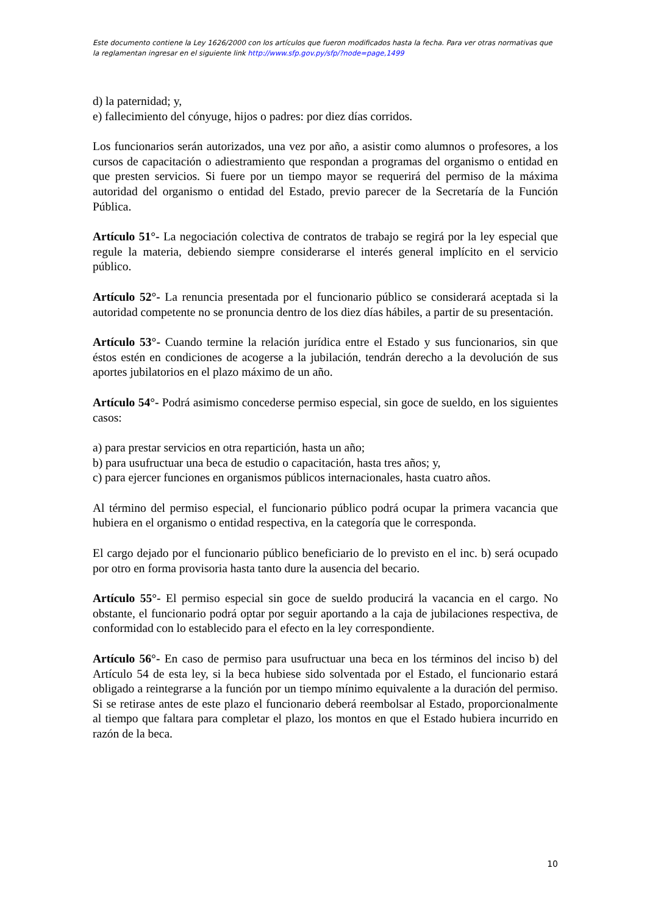Este documento contiene la Ley 1626/2000 con los artículos que fueron modificados hasta la fecha. Para ver otras normativas que la reglamentan ingresar en el siguiente link http://www.sfp.gov.py/sfp/?node=page,1499
d) la paternidad; y,
e) fallecimiento del cónyuge, hijos o padres: por diez días corridos.
Los funcionarios serán autorizados, una vez por año, a asistir como alumnos o profesores, a los cursos de capacitación o adiestramiento que respondan a programas del organismo o entidad en que presten servicios. Si fuere por un tiempo mayor se requerirá del permiso de la máxima autoridad del organismo o entidad del Estado, previo parecer de la Secretaría de la Función Pública.
Artículo 51°- La negociación colectiva de contratos de trabajo se regirá por la ley especial que regule la materia, debiendo siempre considerarse el interés general implícito en el servicio público.
Artículo 52°- La renuncia presentada por el funcionario público se considerará aceptada si la autoridad competente no se pronuncia dentro de los diez días hábiles, a partir de su presentación.
Artículo 53°- Cuando termine la relación jurídica entre el Estado y sus funcionarios, sin que éstos estén en condiciones de acogerse a la jubilación, tendrán derecho a la devolución de sus aportes jubilatorios en el plazo máximo de un año.
Artículo 54°- Podrá asimismo concederse permiso especial, sin goce de sueldo, en los siguientes casos:
a) para prestar servicios en otra repartición, hasta un año;
b) para usufructuar una beca de estudio o capacitación, hasta tres años; y,
c) para ejercer funciones en organismos públicos internacionales, hasta cuatro años.
Al término del permiso especial, el funcionario público podrá ocupar la primera vacancia que hubiera en el organismo o entidad respectiva, en la categoría que le corresponda.
El cargo dejado por el funcionario público beneficiario de lo previsto en el inc. b) será ocupado por otro en forma provisoria hasta tanto dure la ausencia del becario.
Artículo 55°- El permiso especial sin goce de sueldo producirá la vacancia en el cargo. No obstante, el funcionario podrá optar por seguir aportando a la caja de jubilaciones respectiva, de conformidad con lo establecido para el efecto en la ley correspondiente.
Artículo 56°- En caso de permiso para usufructuar una beca en los términos del inciso b) del Artículo 54 de esta ley, si la beca hubiese sido solventada por el Estado, el funcionario estará obligado a reintegrarse a la función por un tiempo mínimo equivalente a la duración del permiso. Si se retirase antes de este plazo el funcionario deberá reembolsar al Estado, proporcionalmente al tiempo que faltara para completar el plazo, los montos en que el Estado hubiera incurrido en razón de la beca.
10